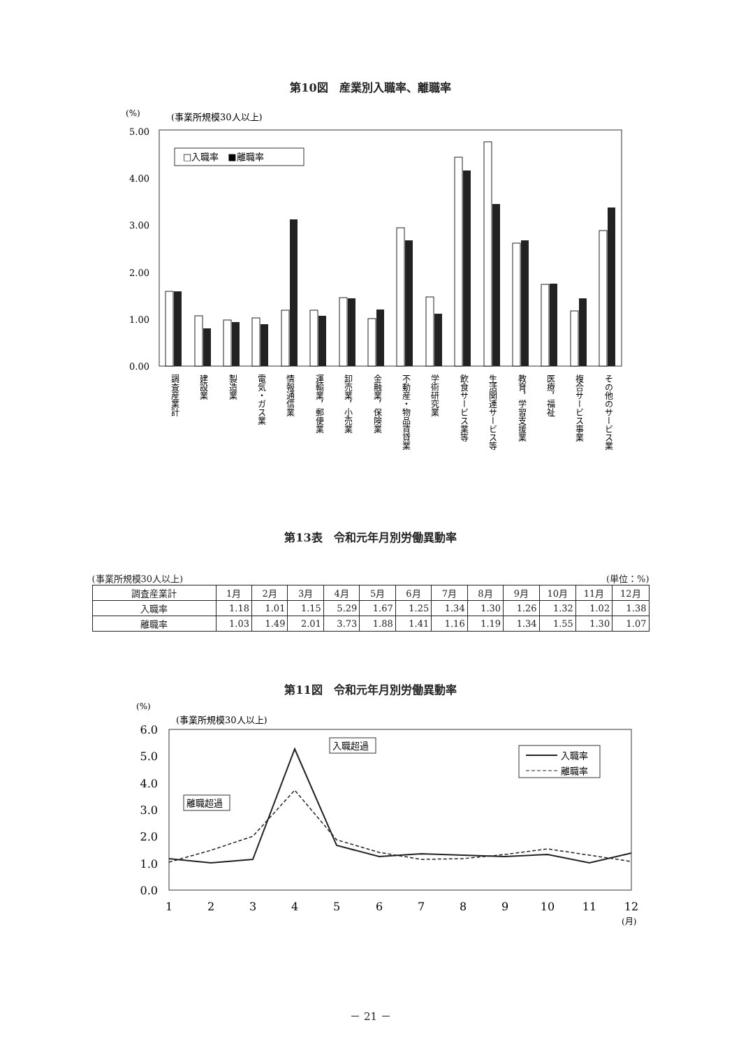第10図　産業別入職率、離職率
(%)
(事業所規模30人以上)
5.00
4.00
3.00
2.00
1.00
0.00
□入職率　■離職率
調査産業計
建設業
製造業
電気・ガス業
情報通信業
運輸業，郵便業
卸売業，小売業
金融業，保険業
不動産・物品賃貸業
学術研究業
飲食サービス業等
生活関連サービス等
教育，学習支援業
医療，福祉
複合サービス事業
その他のサービス業
第13表　令和元年月別労働異動率
(事業所規模30人以上) (単位：%)
| 調査産業計 | 1月 | 2月 | 3月 | 4月 | 5月 | 6月 | 7月 | 8月 | 9月 | 10月 | 11月 | 12月 |
| --- | --- | --- | --- | --- | --- | --- | --- | --- | --- | --- | --- | --- |
| 入職率 | 1.18 | 1.01 | 1.15 | 5.29 | 1.67 | 1.25 | 1.34 | 1.30 | 1.26 | 1.32 | 1.02 | 1.38 |
| 離職率 | 1.03 | 1.49 | 2.01 | 3.73 | 1.88 | 1.41 | 1.16 | 1.19 | 1.34 | 1.55 | 1.30 | 1.07 |
第11図　令和元年月別労働異動率
(%)
(事業所規模30人以上)
6.0
5.0
4.0
3.0
2.0
1.0
0.0
入職超過
離職超過
入職率
離職率
1
2
3
4
5
6
7
8
9
10
11
12
(月)
－ 21 －